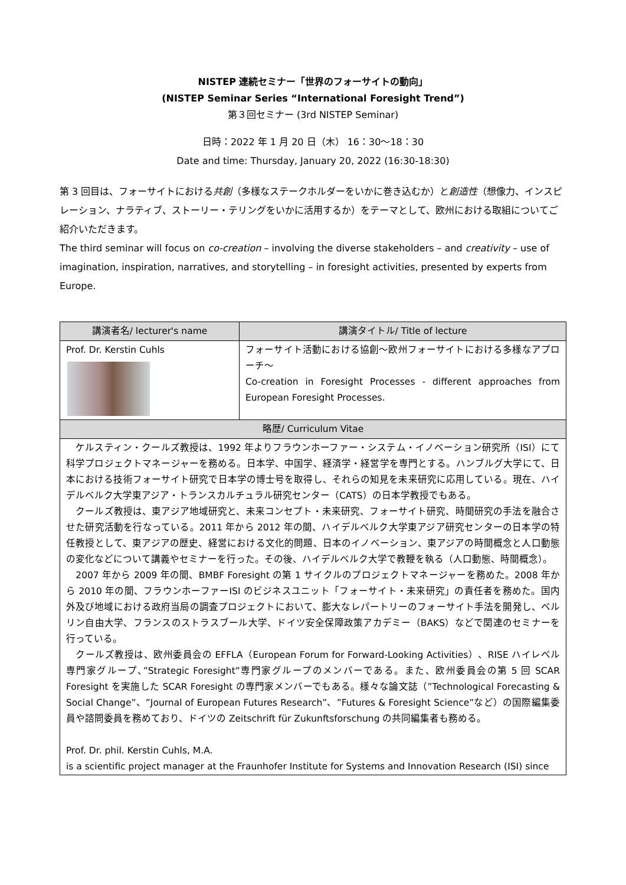NISTEP 連続セミナー「世界のフォーサイトの動向」
(NISTEP Seminar Series “International Foresight Trend”)
第３回セミナー (3rd NISTEP Seminar)
日時：2022 年 1 月 20 日（木） 16：30〜18：30
Date and time: Thursday, January 20, 2022 (16:30-18:30)
第 3 回目は、フォーサイトにおける共創（多様なステークホルダーをいかに巻き込むか）と創造性（想像力、インスピレーション、ナラティブ、ストーリー・テリングをいかに活用するか）をテーマとして、欧州における取組についてご紹介いただきます。
The third seminar will focus on co-creation – involving the diverse stakeholders – and creativity – use of imagination, inspiration, narratives, and storytelling – in foresight activities, presented by experts from Europe.
| 講演者名/ lecturer's name | 講演タイトル/ Title of lecture |
| --- | --- |
| Prof. Dr. Kerstin Cuhls | フォーサイト活動における協創〜欧州フォーサイトにおける多様なアプローチ〜 Co-creation in Foresight Processes - different approaches from European Foresight Processes. |
| 略歴/ Curriculum Vitae | |
| ケルスティン・クールズ教授は、1992 年よりフラウンホーファー・システム・イノベーション研究所（ISI）にて科学プロジェクトマネージャーを務める。日本学、中国学、経済学・経営学を専門とする。ハンブルグ大学にて、日本における技術フォーサイト研究で日本学の博士号を取得し、それらの知見を未来研究に応用している。現在、ハイデルベルク大学東アジア・トランスカルチュラル研究センター（CATS）の日本学教授でもある。 クールズ教授は、東アジア地域研究と、未来コンセプト・未来研究、フォーサイト研究、時間研究の手法を融合させた研究活動を行なっている。2011 年から 2012 年の間、ハイデルベルク大学東アジア研究センターの日本学の特任教授として、東アジアの歴史、経営における文化的問題、日本のイノベーション、東アジアの時間概念と人口動態の変化などについて講義やセミナーを行った。その後、ハイデルベルク大学で教鞭を執る（人口動態、時間概念）。 2007 年から 2009 年の間、BMBF Foresight の第 1 サイクルのプロジェクトマネージャーを務めた。2008 年から 2010 年の間、フラウンホーファーISI のビジネスユニット「フォーサイト・未来研究」の責任者を務めた。国内外及び地域における政府当局の調査プロジェクトにおいて、膨大なレパートリーのフォーサイト手法を開発し、ベルリン自由大学、フランスのストラスブール大学、ドイツ安全保障政策アカデミー（BAKS）などで関連のセミナーを行っている。 クールズ教授は、欧州委員会の EFFLA（European Forum for Forward-Looking Activities）、RISE ハイレベル専門家グループ、”Strategic Foresight”専門家グループのメンバーである。また、欧州委員会の第 5 回 SCAR Foresight を実施した SCAR Foresight の専門家メンバーでもある。様々な論文誌（”Technological Forecasting & Social Change”、”Journal of European Futures Research”、”Futures & Foresight Science”など）の国際編集委員や諮問委員を務めており、ドイツの Zeitschrift für Zukunftsforschung の共同編集者も務める。 Prof. Dr. phil. Kerstin Cuhls, M.A. is a scientific project manager at the Fraunhofer Institute for Systems and Innovation Research (ISI) since | |